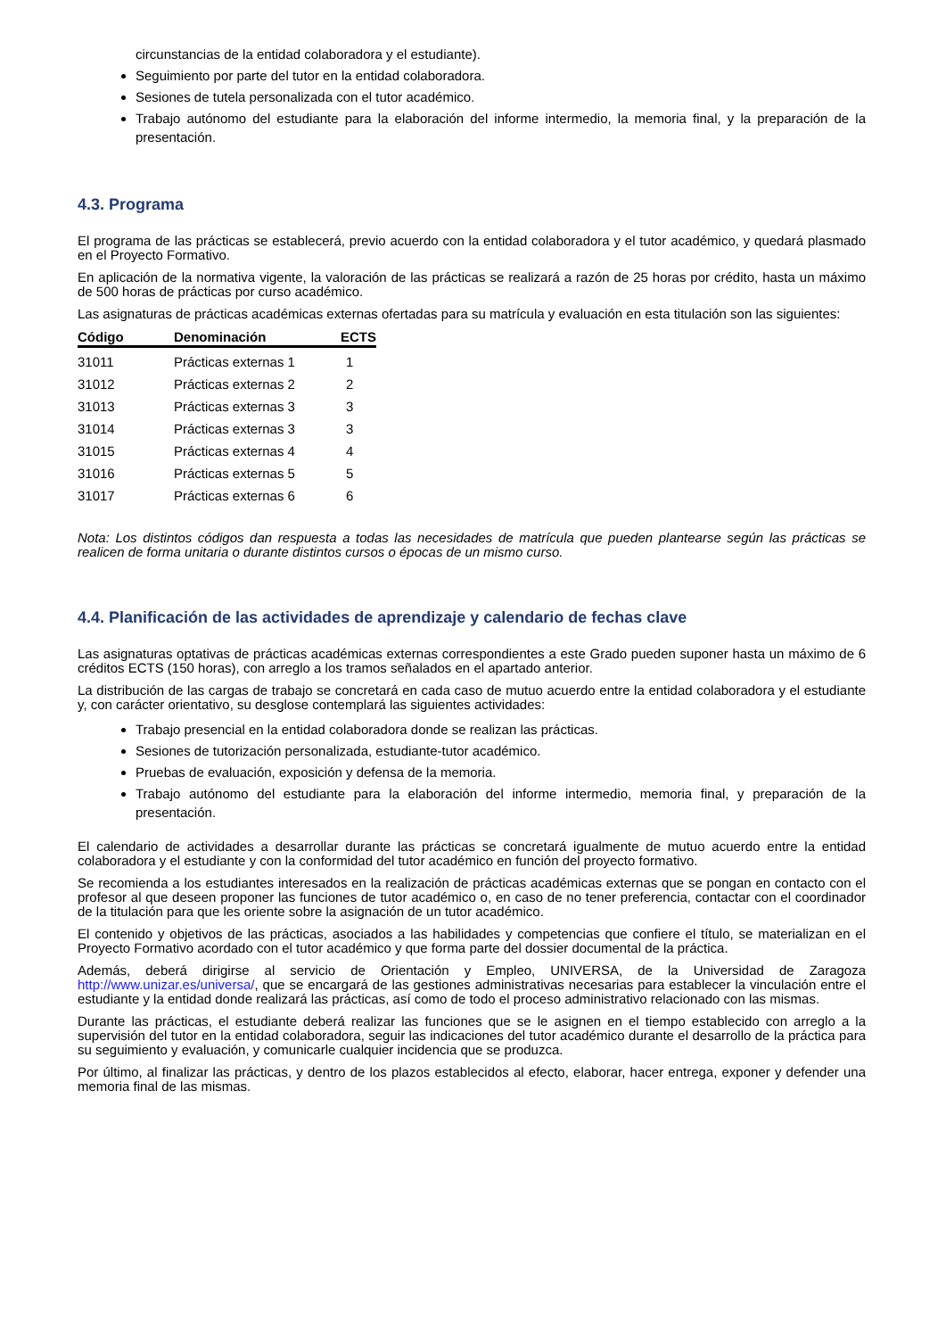circunstancias de la entidad colaboradora y el estudiante).
Seguimiento por parte del tutor en la entidad colaboradora.
Sesiones de tutela personalizada con el tutor académico.
Trabajo autónomo del estudiante para la elaboración del informe intermedio, la memoria final, y la preparación de la presentación.
4.3. Programa
El programa de las prácticas se establecerá, previo acuerdo con la entidad colaboradora y el tutor académico, y quedará plasmado en el Proyecto Formativo.
En aplicación de la normativa vigente, la valoración de las prácticas se realizará a razón de 25 horas por crédito, hasta un máximo de 500 horas de prácticas por curso académico.
Las asignaturas de prácticas académicas externas ofertadas para su matrícula y evaluación en esta titulación son las siguientes:
| Código | Denominación | ECTS |
| --- | --- | --- |
| 31011 | Prácticas externas 1 | 1 |
| 31012 | Prácticas externas 2 | 2 |
| 31013 | Prácticas externas 3 | 3 |
| 31014 | Prácticas externas 3 | 3 |
| 31015 | Prácticas externas 4 | 4 |
| 31016 | Prácticas externas 5 | 5 |
| 31017 | Prácticas externas 6 | 6 |
Nota: Los distintos códigos dan respuesta a todas las necesidades de matrícula que pueden plantearse según las prácticas se realicen de forma unitaria o durante distintos cursos o épocas de un mismo curso.
4.4. Planificación de las actividades de aprendizaje y calendario de fechas clave
Las asignaturas optativas de prácticas académicas externas correspondientes a este Grado pueden suponer hasta un máximo de 6 créditos ECTS (150 horas), con arreglo a los tramos señalados en el apartado anterior.
La distribución de las cargas de trabajo se concretará en cada caso de mutuo acuerdo entre la entidad colaboradora y el estudiante y, con carácter orientativo, su desglose contemplará las siguientes actividades:
Trabajo presencial en la entidad colaboradora donde se realizan las prácticas.
Sesiones de tutorización personalizada, estudiante-tutor académico.
Pruebas de evaluación, exposición y defensa de la memoria.
Trabajo autónomo del estudiante para la elaboración del informe intermedio, memoria final, y preparación de la presentación.
El calendario de actividades a desarrollar durante las prácticas se concretará igualmente de mutuo acuerdo entre la entidad colaboradora y el estudiante y con la conformidad del tutor académico en función del proyecto formativo.
Se recomienda a los estudiantes interesados en la realización de prácticas académicas externas que se pongan en contacto con el profesor al que deseen proponer las funciones de tutor académico o, en caso de no tener preferencia, contactar con el coordinador de la titulación para que les oriente sobre la asignación de un tutor académico.
El contenido y objetivos de las prácticas, asociados a las habilidades y competencias que confiere el título, se materializan en el Proyecto Formativo acordado con el tutor académico y que forma parte del dossier documental de la práctica.
Además, deberá dirigirse al servicio de Orientación y Empleo, UNIVERSA, de la Universidad de Zaragoza http://www.unizar.es/universa/, que se encargará de las gestiones administrativas necesarias para establecer la vinculación entre el estudiante y la entidad donde realizará las prácticas, así como de todo el proceso administrativo relacionado con las mismas.
Durante las prácticas, el estudiante deberá realizar las funciones que se le asignen en el tiempo establecido con arreglo a la supervisión del tutor en la entidad colaboradora, seguir las indicaciones del tutor académico durante el desarrollo de la práctica para su seguimiento y evaluación, y comunicarle cualquier incidencia que se produzca.
Por último, al finalizar las prácticas, y dentro de los plazos establecidos al efecto, elaborar, hacer entrega, exponer y defender una memoria final de las mismas.